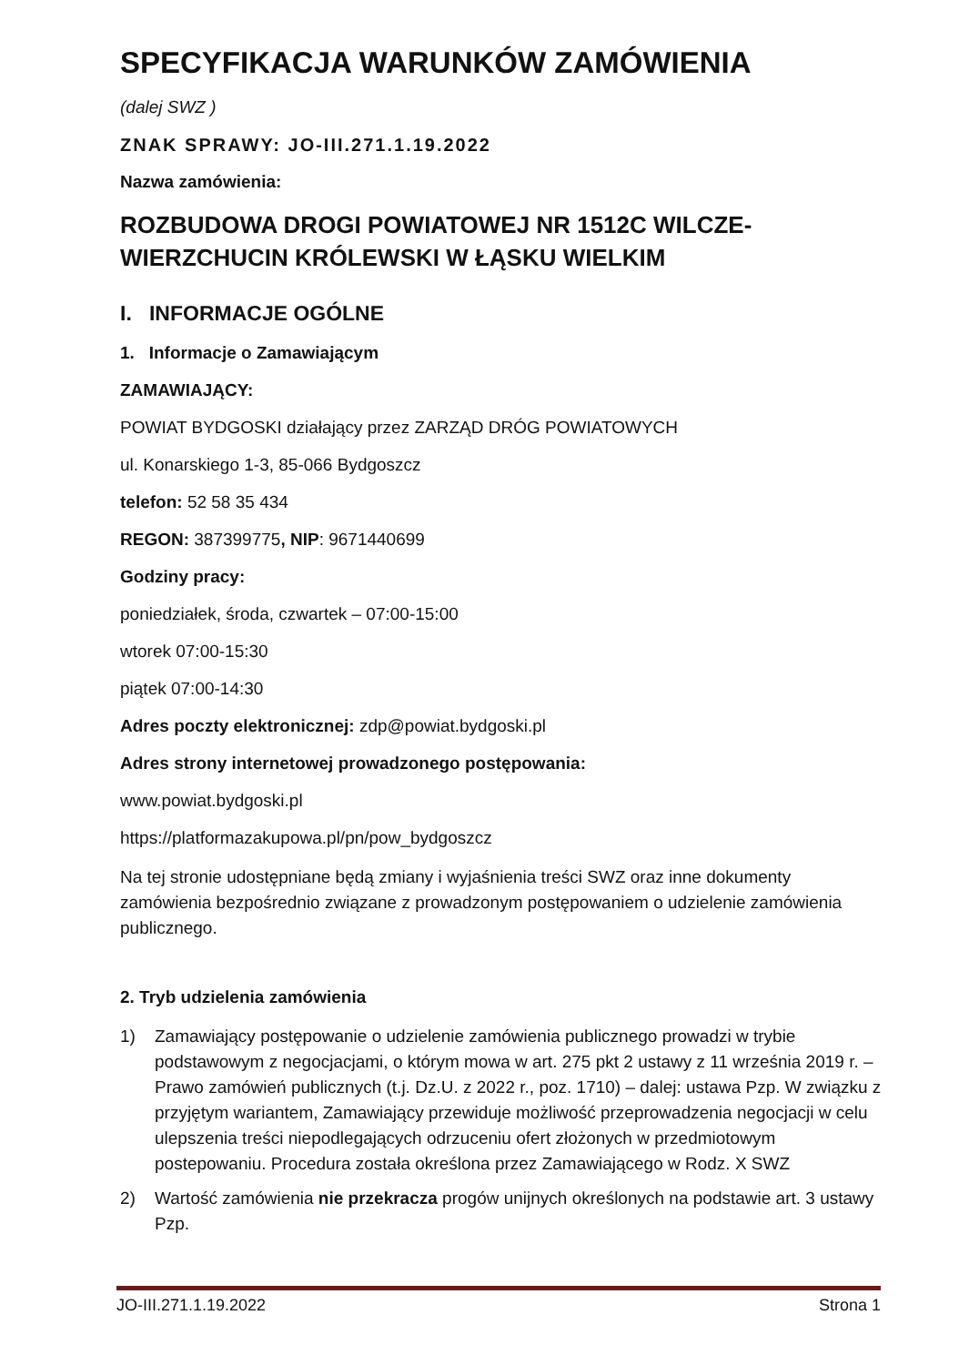SPECYFIKACJA WARUNKÓW ZAMÓWIENIA
(dalej SWZ )
ZNAK SPRAWY: JO-III.271.1.19.2022
Nazwa zamówienia:
ROZBUDOWA DROGI POWIATOWEJ NR 1512C WILCZE-WIERZCHUCIN KRÓLEWSKI W ŁĄSKU WIELKIM
I. INFORMACJE OGÓLNE
1. Informacje o Zamawiającym
ZAMAWIAJĄCY:
POWIAT BYDGOSKI działający przez ZARZĄD DRÓG POWIATOWYCH
ul. Konarskiego 1-3, 85-066 Bydgoszcz
telefon: 52 58 35 434
REGON: 387399775, NIP: 9671440699
Godziny pracy:
poniedziałek, środa, czwartek – 07:00-15:00
wtorek 07:00-15:30
piątek 07:00-14:30
Adres poczty elektronicznej: zdp@powiat.bydgoski.pl
Adres strony internetowej prowadzonego postępowania:
www.powiat.bydgoski.pl
https://platformazakupowa.pl/pn/pow_bydgoszcz
Na tej stronie udostępniane będą zmiany i wyjaśnienia treści SWZ oraz inne dokumenty zamówienia bezpośrednio związane z prowadzonym postępowaniem o udzielenie zamówienia publicznego.
2. Tryb udzielenia zamówienia
1) Zamawiający postępowanie o udzielenie zamówienia publicznego prowadzi w trybie podstawowym z negocjacjami, o którym mowa w art. 275 pkt 2 ustawy z 11 września 2019 r. – Prawo zamówień publicznych (t.j. Dz.U. z 2022 r., poz. 1710) – dalej: ustawa Pzp. W związku z przyjętym wariantem, Zamawiający przewiduje możliwość przeprowadzenia negocjacji w celu ulepszenia treści niepodlegających odrzuceniu ofert złożonych w przedmiotowym postepowaniu. Procedura została określona przez Zamawiającego w Rodz. X SWZ
2) Wartość zamówienia nie przekracza progów unijnych określonych na podstawie art. 3 ustawy Pzp.
JO-III.271.1.19.2022 Strona 1